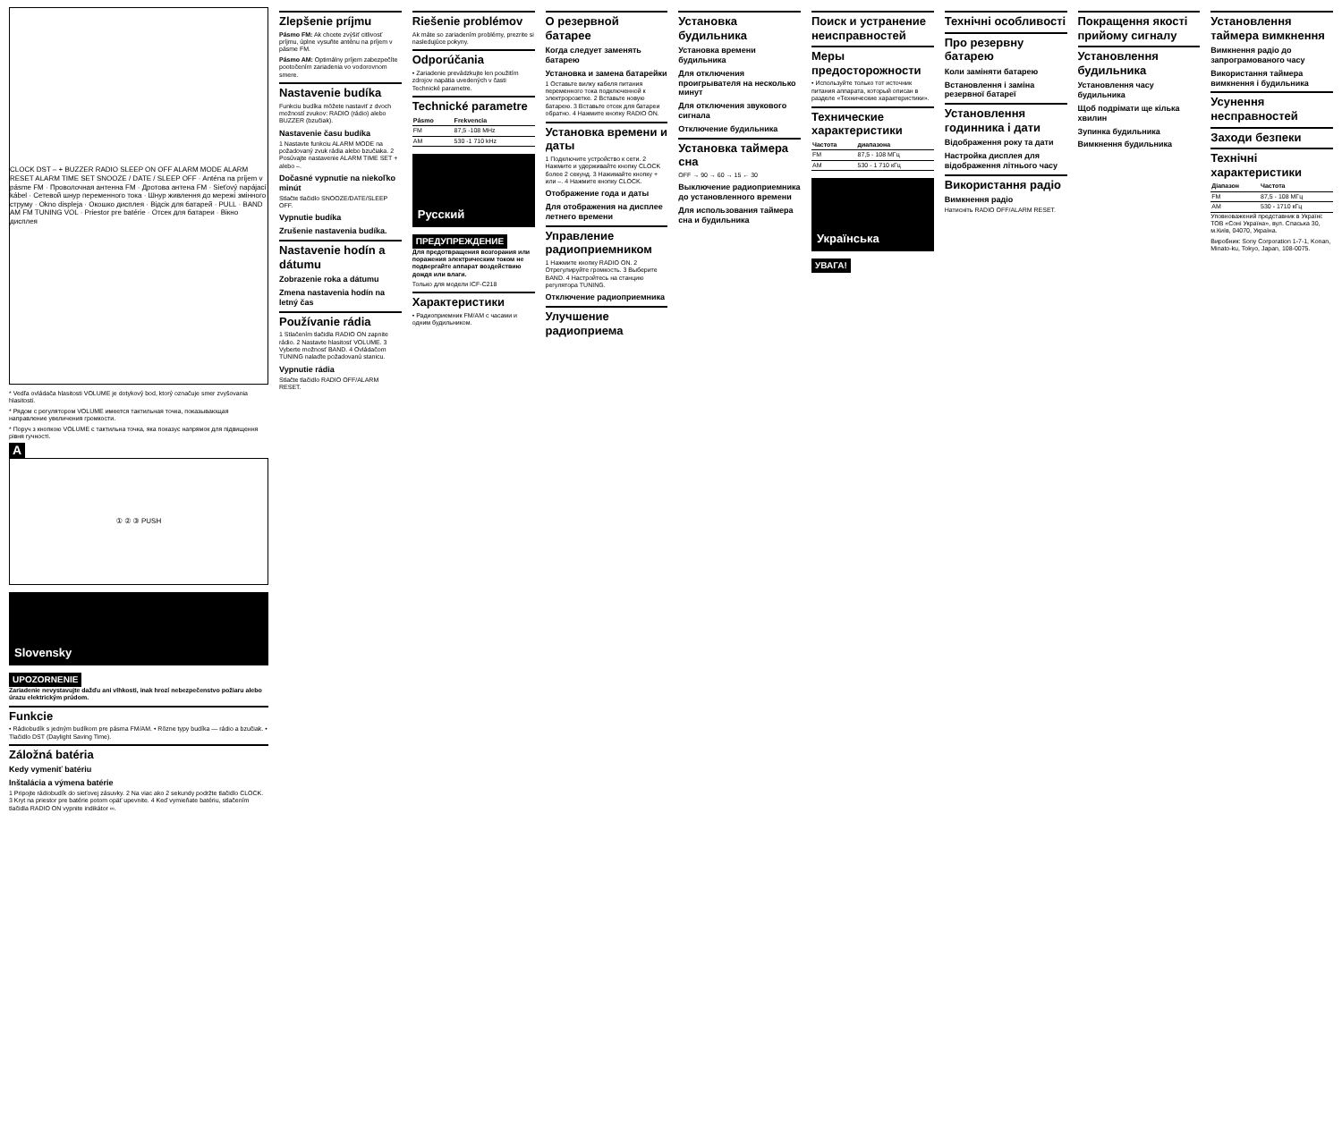CLOCK DST – + BUZZER RADIO SLEEP ON OFF ALARM MODE ALARM RESET ALARM TIME SET SNOOZE / DATE / SLEEP OFF · Anténa na príjem v pásme FM · Проволочная антенна FM · Дротова антена FM · Sieťový napájací kábel · Сетевой шнур переменного тока · Шнур живлення до мережі змінного струму · Okno displeja · Окошко дисплея · Відсік для батарей · PULL · BAND AM FM TUNING VOL · Priestor pre batérie · Отсек для батареи · Вікно дисплея
* Vedľa ovládača hlasitosti VOLUME je dotykový bod, ktorý označuje smer zvyšovania hlasitosti.
* Рядом с регулятором VOLUME имеется тактильная точка, показывающая направление увеличения громкости.
* Поруч з кнопкою VOLUME є тактильна точка, яка показує напрямок для підвищення рівня гучності.
A
① ② ③ PUSH
Slovensky
UPOZORNENIE
Zariadenie nevystavujte dažďu ani vlhkosti, inak hrozí nebezpečenstvo požiaru alebo úrazu elektrickým prúdom.
Funkcie
• Rádiobudík s jedným budíkom pre pásma FM/AM. • Rôzne typy budíka — rádio a bzučiak. • Tlačidlo DST (Daylight Saving Time).
Záložná batéria
Kedy vymeniť batériu
Inštalácia a výmena batérie
1 Pripojte rádiobudík do sieťovej zásuvky. 2 Na viac ako 2 sekundy podržte tlačidlo CLOCK. 3 Kryt na priestor pre batérie potom opäť upevnite. 4 Keď vymieňate batériu, stlačením tlačidla RADIO ON vypnite indikátor ∞.
Zlepšenie príjmu
Pásmo FM: Ak chcete zvýšiť citlivosť príjmu, úplne vysuňte anténu na príjem v pásme FM.
Pásmo AM: Optimálny príjem zabezpečíte pootočením zariadenia vo vodorovnom smere.
Nastavenie budíka
Funkciu budíka môžete nastaviť z dvoch možností zvukov: RADIO (rádio) alebo BUZZER (bzučiak).
Nastavenie času budíka
1 Nastavte funkciu ALARM MODE na požadovaný zvuk rádia alebo bzučiaka. 2 Posúvajte nastavenie ALARM TIME SET + alebo –.
Dočasné vypnutie na niekoľko minút
Stlačte tlačidlo SNOOZE/DATE/SLEEP OFF.
Vypnutie budíka
Zrušenie nastavenia budíka.
Nastavenie hodín a dátumu
Zobrazenie roka a dátumu
Zmena nastavenia hodín na letný čas
Používanie rádia
1 Stlačením tlačidla RADIO ON zapnite rádio. 2 Nastavte hlasitosť VOLUME. 3 Vyberte možnosť BAND. 4 Ovládačom TUNING nalaďte požadovanú stanicu.
Vypnutie rádia
Stlačte tlačidlo RADIO OFF/ALARM RESET.
Riešenie problémov
Ak máte so zariadením problémy, prezrite si nasledujúce pokyny.
Odporúčania
• Zariadenie prevádzkujte len použitím zdrojov napätia uvedených v časti Technické parametre.
Technické parametre
| Pásmo | Frekvencia |
| --- | --- |
| FM | 87,5 -108 MHz |
| AM | 530 -1 710 kHz |
Русский
ПРЕДУПРЕЖДЕНИЕ
Для предотвращения возгорания или поражения электрическим током не подвергайте аппарат воздействию дождя или влаги.
Только для модели ICF-C218
Характеристики
• Радиоприемник FM/AM с часами и одним будильником.
О резервной батарее
Когда следует заменять батарею
Установка и замена батарейки
1 Оставьте вилку кабеля питания переменного тока подключенной к электророзетке. 2 Вставьте новую батарею. 3 Вставьте отсек для батареи обратно. 4 Нажмите кнопку RADIO ON.
Установка времени и даты
1 Подключите устройство к сети. 2 Нажмите и удерживайте кнопку CLOCK более 2 секунд. 3 Нажимайте кнопку + или –. 4 Нажмите кнопку CLOCK.
Отображение года и даты
Для отображения на дисплее летнего времени
Управление радиоприемником
1 Нажмите кнопку RADIO ON. 2 Отрегулируйте громкость. 3 Выберите BAND. 4 Настройтесь на станцию регулятора TUNING.
Отключение радиоприемника
Улучшение радиоприема
Установка будильника
Установка времени будильника
Для отключения проигрывателя на несколько минут
Для отключения звукового сигнала
Отключение будильника
Установка таймера сна
OFF → 90 → 60 → 15 ← 30
Выключение радиоприемника до установленного времени
Для использования таймера сна и будильника
Поиск и устранение неисправностей
Меры предосторожности
• Используйте только тот источник питания аппарата, который описан в разделе «Технические характеристики».
Технические характеристики
| Частота | диапазона |
| --- | --- |
| FM | 87,5 - 108 МГц |
| AM | 530 - 1 710 кГц |
Українська
УВАГА!
Технічні особливості
Про резервну батарею
Коли заміняти батарею
Встановлення і заміна резервної батареї
Установлення годинника і дати
Відображення року та дати
Настройка дисплея для відображення літнього часу
Використання радіо
Вимкнення радіо
Натисніть RADIO OFF/ALARM RESET.
Покращення якості прийому сигналу
Установлення будильника
Установлення часу будильника
Щоб подрімати ще кілька хвилин
Зупинка будильника
Вимкнення будильника
Установлення таймера вимкнення
Вимкнення радіо до запрограмованого часу
Використання таймера вимкнення і будильника
Усунення несправностей
Заходи безпеки
Технічні характеристики
| Діапазон | Частота |
| --- | --- |
| FM | 87,5 - 108 МГц |
| AM | 530 - 1710 кГц |
Уповноважений представник в Україні: ТОВ «Соні Україна», вул. Спаська 30, м.Київ, 04070, Україна.
Виробник: Sony Corporation 1-7-1, Konan, Minato-ku, Tokyo, Japan, 108-0075.